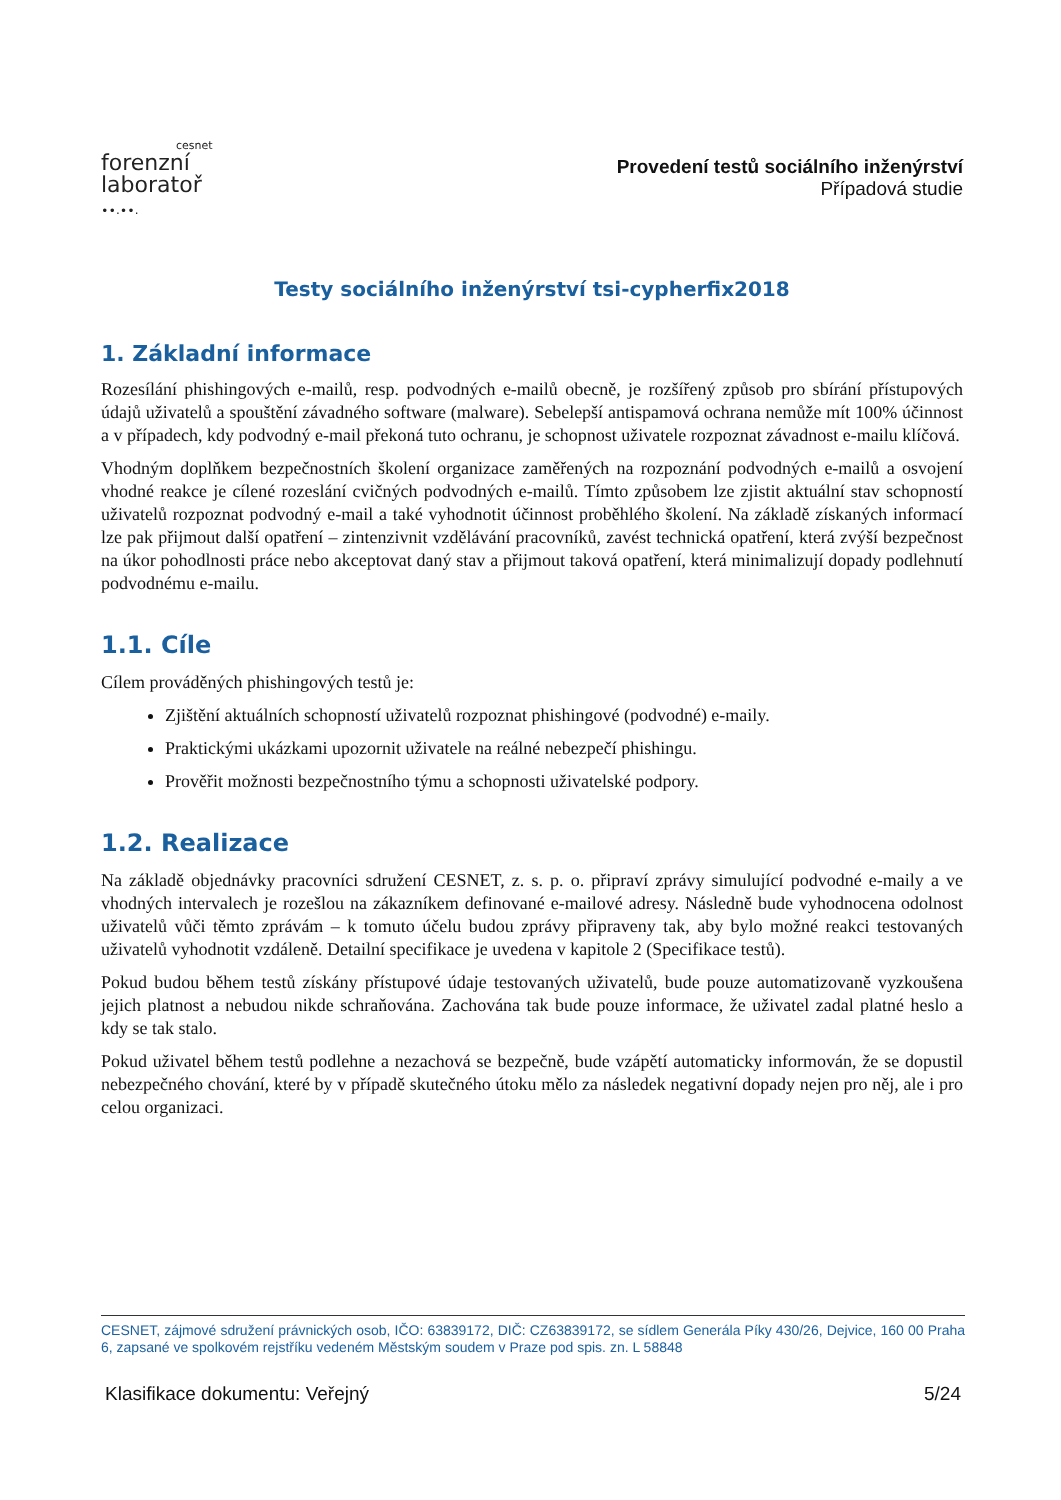cesnet
forenzní
laboratoř
∙∙.∙∙.
Provedení testů sociálního inženýrství
Případová studie
Testy sociálního inženýrství tsi-cypherfix2018
1. Základní informace
Rozesílání phishingových e-mailů, resp. podvodných e-mailů obecně, je rozšířený způsob pro sbírání přístupových údajů uživatelů a spouštění závadného software (malware). Sebelepší antispamová ochrana nemůže mít 100% účinnost a v případech, kdy podvodný e-mail překoná tuto ochranu, je schopnost uživatele rozpoznat závadnost e-mailu klíčová.
Vhodným doplňkem bezpečnostních školení organizace zaměřených na rozpoznání podvodných e-mailů a osvojení vhodné reakce je cílené rozeslání cvičných podvodných e-mailů. Tímto způsobem lze zjistit aktuální stav schopností uživatelů rozpoznat podvodný e-mail a také vyhodnotit účinnost proběhlého školení. Na základě získaných informací lze pak přijmout další opatření – zintenzivnit vzdělávání pracovníků, zavést technická opatření, která zvýší bezpečnost na úkor pohodlnosti práce nebo akceptovat daný stav a přijmout taková opatření, která minimalizují dopady podlehnutí podvodnému e-mailu.
1.1. Cíle
Cílem prováděných phishingových testů je:
Zjištění aktuálních schopností uživatelů rozpoznat phishingové (podvodné) e-maily.
Praktickými ukázkami upozornit uživatele na reálné nebezpečí phishingu.
Prověřit možnosti bezpečnostního týmu a schopnosti uživatelské podpory.
1.2. Realizace
Na základě objednávky pracovníci sdružení CESNET, z. s. p. o. připraví zprávy simulující podvodné e-maily a ve vhodných intervalech je rozešlou na zákazníkem definované e-mailové adresy. Následně bude vyhodnocena odolnost uživatelů vůči těmto zprávám – k tomuto účelu budou zprávy připraveny tak, aby bylo možné reakci testovaných uživatelů vyhodnotit vzdáleně. Detailní specifikace je uvedena v kapitole 2 (Specifikace testů).
Pokud budou během testů získány přístupové údaje testovaných uživatelů, bude pouze automatizovaně vyzkoušena jejich platnost a nebudou nikde schraňována. Zachována tak bude pouze informace, že uživatel zadal platné heslo a kdy se tak stalo.
Pokud uživatel během testů podlehne a nezachová se bezpečně, bude vzápětí automaticky informován, že se dopustil nebezpečného chování, které by v případě skutečného útoku mělo za následek negativní dopady nejen pro něj, ale i pro celou organizaci.
CESNET, zájmové sdružení právnických osob, IČO: 63839172, DIČ: CZ63839172, se sídlem Generála Píky 430/26, Dejvice, 160 00 Praha 6, zapsané ve spolkovém rejstříku vedeném Městským soudem v Praze pod spis. zn. L 58848
Klasifikace dokumentu: Veřejný 5/24